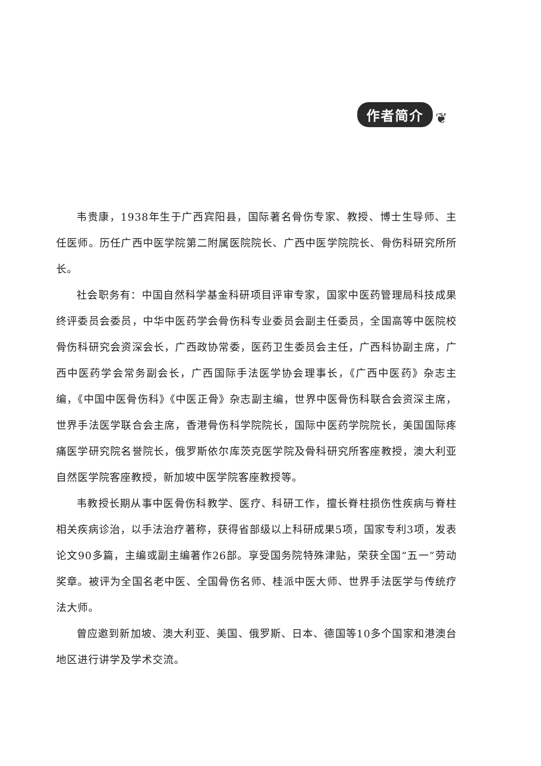作者简介 ❦
韦贵康，1938年生于广西宾阳县，国际著名骨伤专家、教授、博士生导师、主任医师。历任广西中医学院第二附属医院院长、广西中医学院院长、骨伤科研究所所长。
社会职务有：中国自然科学基金科研项目评审专家，国家中医药管理局科技成果终评委员会委员，中华中医药学会骨伤科专业委员会副主任委员，全国高等中医院校骨伤科研究会资深会长，广西政协常委，医药卫生委员会主任，广西科协副主席，广西中医药学会常务副会长，广西国际手法医学协会理事长，《广西中医药》杂志主编，《中国中医骨伤科》《中医正骨》杂志副主编，世界中医骨伤科联合会资深主席，世界手法医学联合会主席，香港骨伤科学院院长，国际中医药学院院长，美国国际疼痛医学研究院名誉院长，俄罗斯依尔库茨克医学院及骨科研究所客座教授，澳大利亚自然医学院客座教授，新加坡中医学院客座教授等。
韦教授长期从事中医骨伤科教学、医疗、科研工作，擅长脊柱损伤性疾病与脊柱相关疾病诊治，以手法治疗著称，获得省部级以上科研成果5项，国家专利3项，发表论文90多篇，主编或副主编著作26部。享受国务院特殊津贴，荣获全国“五一”劳动奖章。被评为全国名老中医、全国骨伤名师、桂派中医大师、世界手法医学与传统疗法大师。
曾应邀到新加坡、澳大利亚、美国、俄罗斯、日本、德国等10多个国家和港澳台地区进行讲学及学术交流。